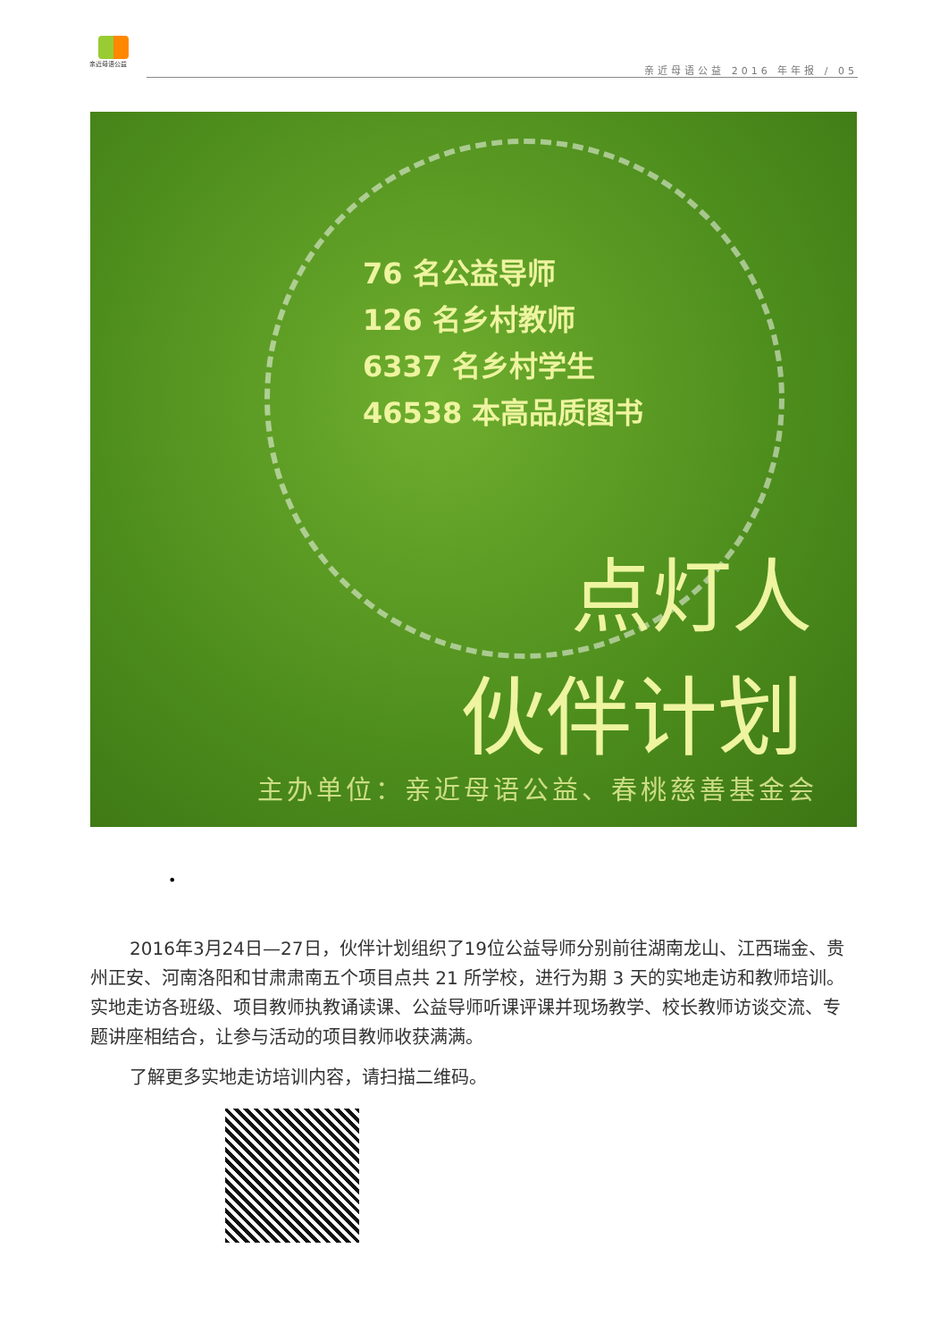亲近母语公益
亲近母语公益 2016 年年报 / 05
76 名公益导师
126 名乡村教师
6337 名乡村学生
46538 本高品质图书
点灯人
伙伴计划
主办单位：亲近母语公益、春桃慈善基金会
•
2016年3月24日—27日，伙伴计划组织了19位公益导师分别前往湖南龙山、江西瑞金、贵州正安、河南洛阳和甘肃肃南五个项目点共 21 所学校，进行为期 3 天的实地走访和教师培训。实地走访各班级、项目教师执教诵读课、公益导师听课评课并现场教学、校长教师访谈交流、专题讲座相结合，让参与活动的项目教师收获满满。
了解更多实地走访培训内容，请扫描二维码。